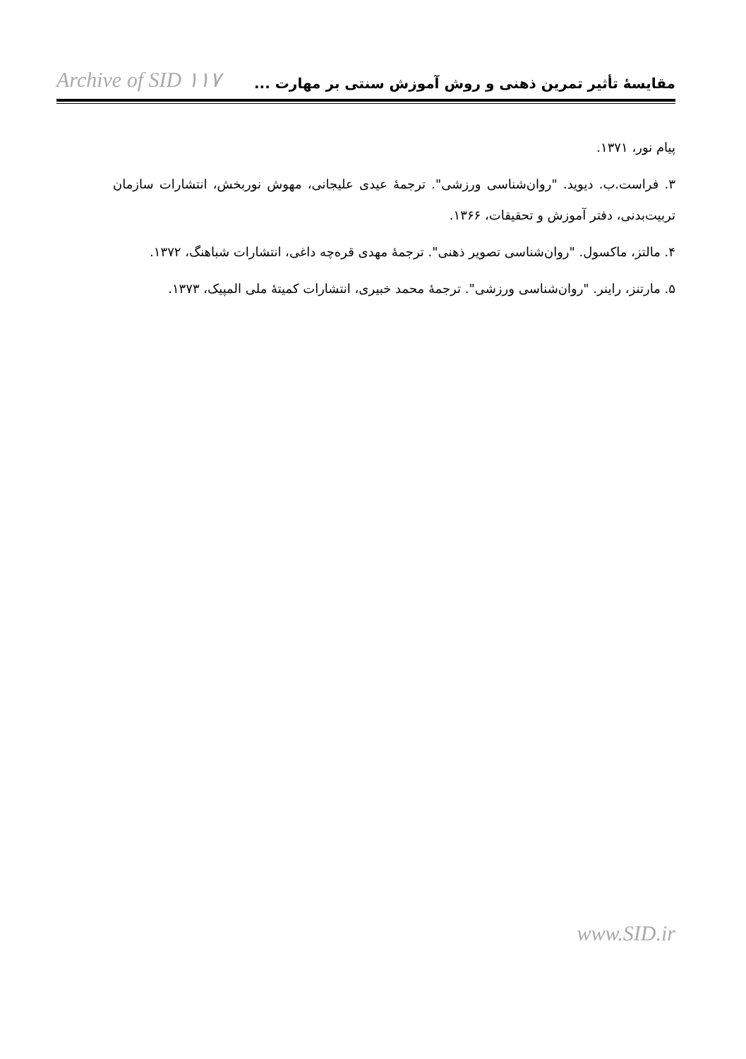Archive of SID ۱۱۷ مقایسهٔ تأثیر تمرین ذهنی و روش آموزش سنتی بر مهارت ...
پیام نور، ۱۳۷۱.
۳. فراست.ب. دیوید. "روان‌شناسی ورزشی". ترجمهٔ عیدی علیجانی، مهوش نوربخش، انتشارات سازمان تربیت‌بدنی، دفتر آموزش و تحقیقات، ۱۳۶۶.
۴. مالتز، ماکسول. "روان‌شناسی تصویر ذهنی". ترجمهٔ مهدی قره‌چه داغی، انتشارات شباهنگ، ۱۳۷۲.
۵. مارتنز، راینر. "روان‌شناسی ورزشی". ترجمهٔ محمد خبیری، انتشارات کمیتهٔ ملی المپیک، ۱۳۷۳.
www.SID.ir